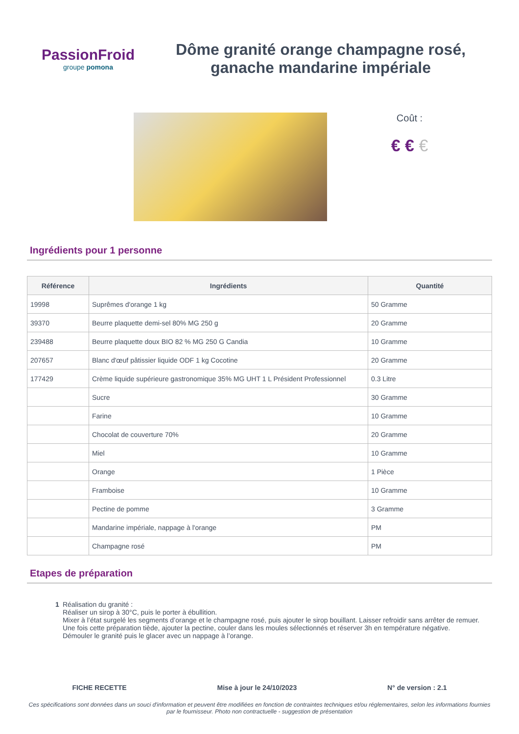PassionFroid
groupe pomona
Dôme granité orange champagne rosé, ganache mandarine impériale
Coût :
€ € €
Ingrédients pour 1 personne
| Référence | Ingrédients | Quantité |
| --- | --- | --- |
| 19998 | Suprêmes d'orange 1 kg | 50 Gramme |
| 39370 | Beurre plaquette demi-sel 80% MG 250 g | 20 Gramme |
| 239488 | Beurre plaquette doux BIO 82 % MG 250 G Candia | 10 Gramme |
| 207657 | Blanc d'œuf pâtissier liquide ODF 1 kg Cocotine | 20 Gramme |
| 177429 | Crème liquide supérieure gastronomique 35% MG UHT 1 L Président Professionnel | 0.3 Litre |
| | Sucre | 30 Gramme |
| | Farine | 10 Gramme |
| | Chocolat de couverture 70% | 20 Gramme |
| | Miel | 10 Gramme |
| | Orange | 1 Pièce |
| | Framboise | 10 Gramme |
| | Pectine de pomme | 3 Gramme |
| | Mandarine impériale, nappage à l'orange | PM |
| | Champagne rosé | PM |
Etapes de préparation
1 Réalisation du granité :
Réaliser un sirop à 30°C, puis le porter à ébullition.
Mixer à l’état surgelé les segments d’orange et le champagne rosé, puis ajouter le sirop bouillant. Laisser refroidir sans arrêter de remuer. Une fois cette préparation tiède, ajouter la pectine, couler dans les moules sélectionnés et réserver 3h en température négative.
Démouler le granité puis le glacer avec un nappage à l’orange.
FICHE RECETTE Mise à jour le 24/10/2023 N° de version : 2.1
Ces spécifications sont données dans un souci d'information et peuvent être modifiées en fonction de contraintes techniques et/ou réglementaires, selon les informations fournies par le fournisseur. Photo non contractuelle - suggestion de présentation